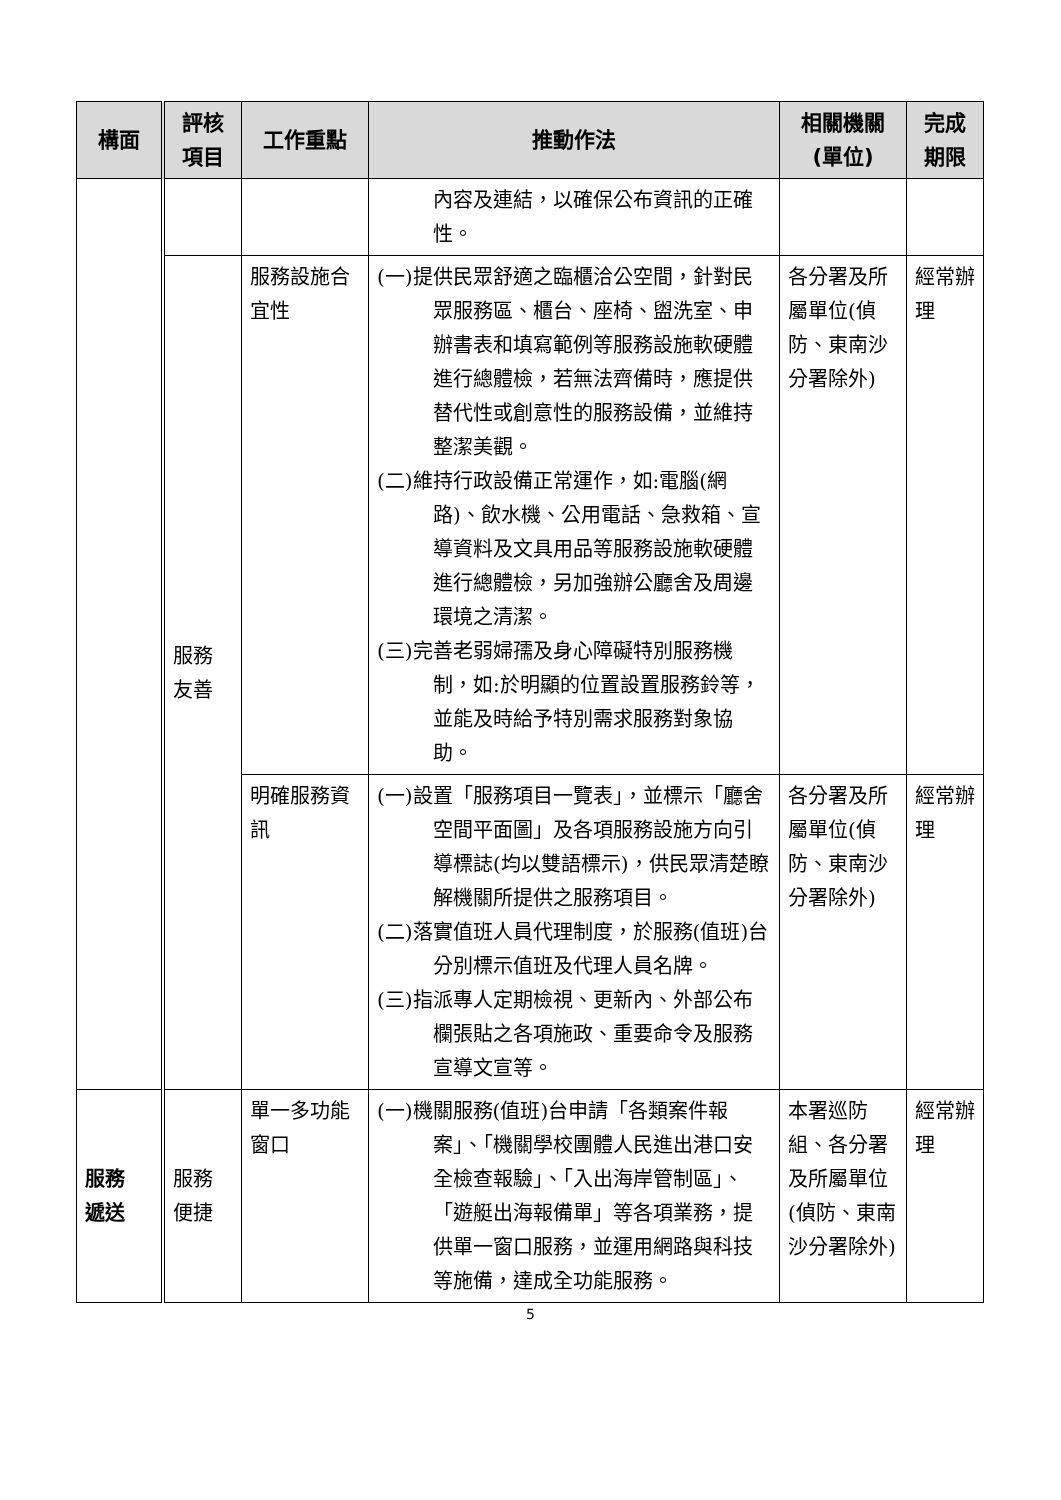| 構面 | 評核 項目 | 工作重點 | 推動作法 | 相關機關 (單位) | 完成 期限 |
| --- | --- | --- | --- | --- | --- |
| | | | 內容及連結，以確保公布資訊的正確性。 | | |
| | 服務 友善 | 服務設施合宜性 | (一)提供民眾舒適之臨櫃洽公空間，針對民眾服務區、櫃台、座椅、盥洗室、申辦書表和填寫範例等服務設施軟硬體進行總體檢，若無法齊備時，應提供替代性或創意性的服務設備，並維持整潔美觀。 (二)維持行政設備正常運作，如:電腦(網路)、飲水機、公用電話、急救箱、宣導資料及文具用品等服務設施軟硬體進行總體檢，另加強辦公廳舍及周邊環境之清潔。 (三)完善老弱婦孺及身心障礙特別服務機制，如:於明顯的位置設置服務鈴等，並能及時給予特別需求服務對象協助。 | 各分署及所屬單位(偵防、東南沙分署除外) | 經常辦理 |
| | | 明確服務資訊 | (一)設置「服務項目一覽表」，並標示「廳舍空間平面圖」及各項服務設施方向引導標誌(均以雙語標示)，供民眾清楚瞭解機關所提供之服務項目。 (二)落實值班人員代理制度，於服務(值班)台分別標示值班及代理人員名牌。 (三)指派專人定期檢視、更新內、外部公布欄張貼之各項施政、重要命令及服務宣導文宣等。 | 各分署及所屬單位(偵防、東南沙分署除外) | 經常辦理 |
| 服務 遞送 | 服務 便捷 | 單一多功能窗口 | (一)機關服務(值班)台申請「各類案件報案」、「機關學校團體人民進出港口安全檢查報驗」、「入出海岸管制區」、「遊艇出海報備單」等各項業務，提供單一窗口服務，並運用網路與科技等施備，達成全功能服務。 | 本署巡防組、各分署及所屬單位(偵防、東南沙分署除外) | 經常辦理 |
5